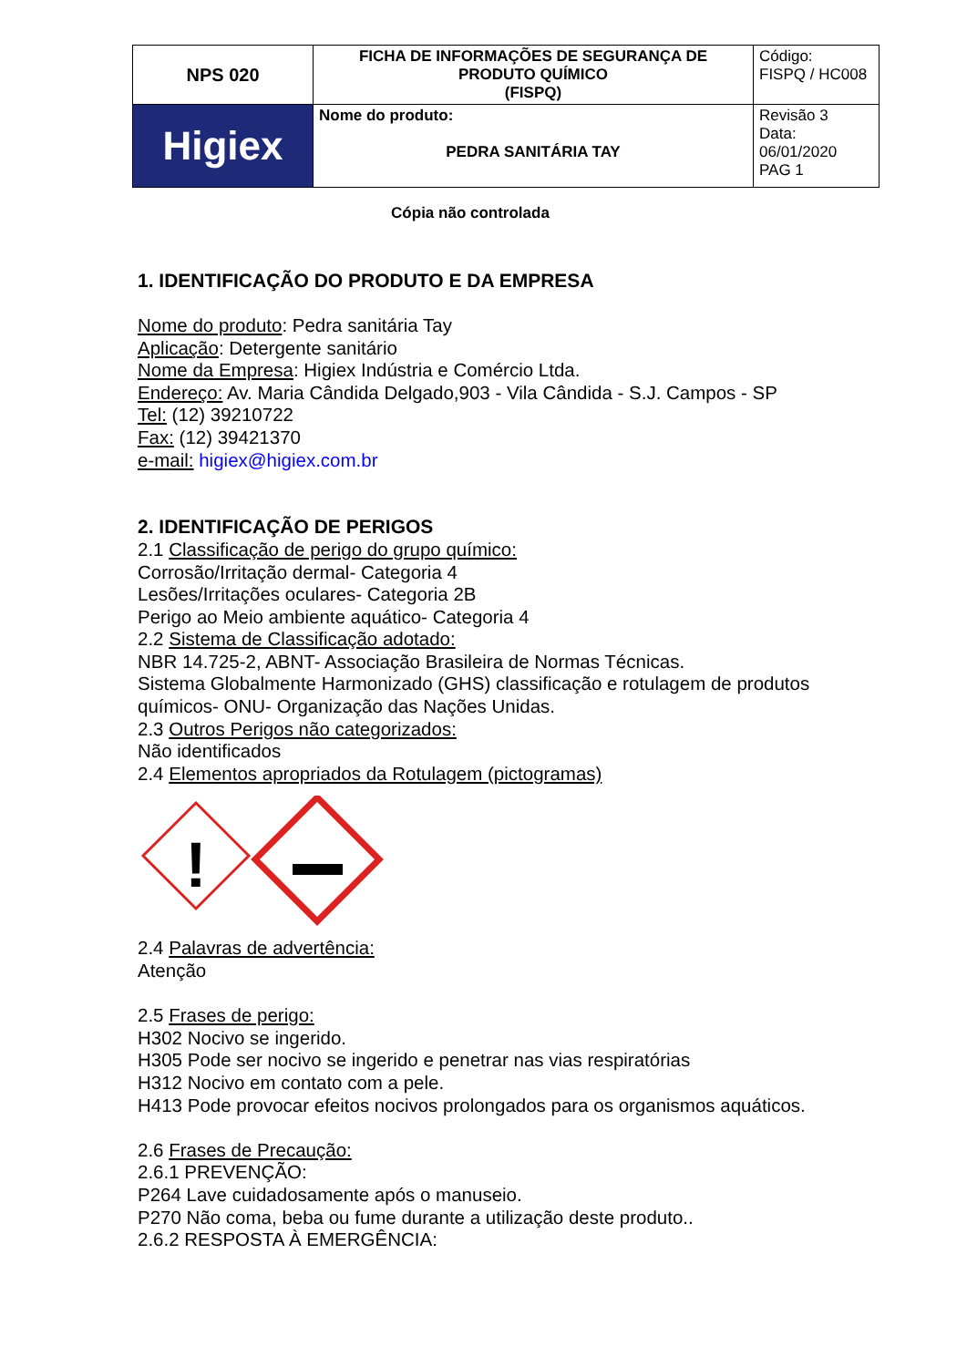| NPS 020 | FICHA DE INFORMAÇÕES DE SEGURANÇA DE PRODUTO QUÍMICO (FISPQ) | Código: FISPQ / HC008 |
| Higiex | Nome do produto: PEDRA SANITÁRIA TAY | Revisão 3 Data: 06/01/2020 PAG 1 |
Cópia não controlada
1. IDENTIFICAÇÃO DO PRODUTO E DA EMPRESA
Nome do produto: Pedra sanitária Tay
Aplicação: Detergente sanitário
Nome da Empresa: Higiex Indústria e Comércio Ltda.
Endereço: Av. Maria Cândida Delgado,903 - Vila Cândida - S.J. Campos - SP
Tel: (12) 39210722
Fax: (12) 39421370
e-mail: higiex@higiex.com.br
2. IDENTIFICAÇÃO DE PERIGOS
2.1 Classificação de perigo do grupo químico:
Corrosão/Irritação dermal- Categoria 4
Lesões/Irritações oculares- Categoria 2B
Perigo ao Meio ambiente aquático- Categoria 4
2.2 Sistema de Classificação adotado:
NBR 14.725-2, ABNT- Associação Brasileira de Normas Técnicas.
Sistema Globalmente Harmonizado (GHS) classificação e rotulagem de produtos químicos- ONU- Organização das Nações Unidas.
2.3 Outros Perigos não categorizados:
Não identificados
2.4 Elementos apropriados da Rotulagem (pictogramas)
!
2.4 Palavras de advertência:
Atenção
2.5 Frases de perigo:
H302 Nocivo se ingerido.
H305 Pode ser nocivo se ingerido e penetrar nas vias respiratórias
H312 Nocivo em contato com a pele.
H413 Pode provocar efeitos nocivos prolongados para os organismos aquáticos.
2.6 Frases de Precaução:
2.6.1 PREVENÇÃO:
P264 Lave cuidadosamente após o manuseio.
P270 Não coma, beba ou fume durante a utilização deste produto..
2.6.2 RESPOSTA À EMERGÊNCIA: